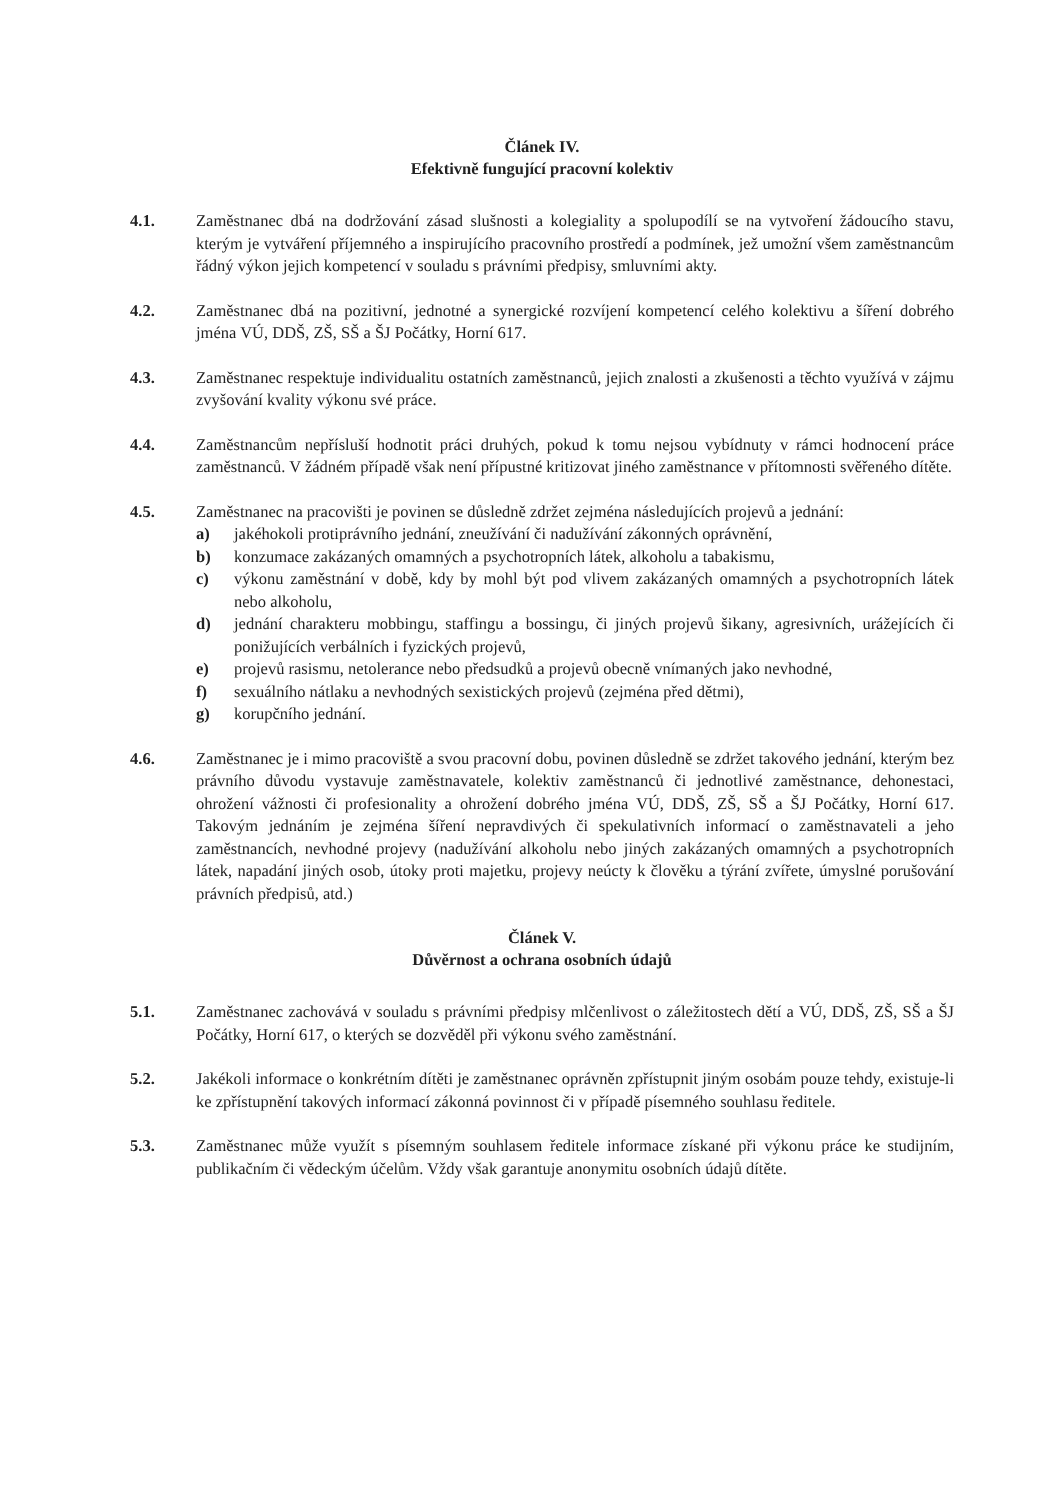Článek IV.
Efektivně fungující pracovní kolektiv
4.1. Zaměstnanec dbá na dodržování zásad slušnosti a kolegiality a spolupodílí se na vytvoření žádoucího stavu, kterým je vytváření příjemného a inspirujícího pracovního prostředí a podmínek, jež umožní všem zaměstnancům řádný výkon jejich kompetencí v souladu s právními předpisy, smluvními akty.
4.2. Zaměstnanec dbá na pozitivní, jednotné a synergické rozvíjení kompetencí celého kolektivu a šíření dobrého jména VÚ, DDŠ, ZŠ, SŠ a ŠJ Počátky, Horní 617.
4.3. Zaměstnanec respektuje individualitu ostatních zaměstnanců, jejich znalosti a zkušenosti a těchto využívá v zájmu zvyšování kvality výkonu své práce.
4.4. Zaměstnancům nepřísluší hodnotit práci druhých, pokud k tomu nejsou vybídnuty v rámci hodnocení práce zaměstnanců. V žádném případě však není přípustné kritizovat jiného zaměstnance v přítomnosti svěřeného dítěte.
4.5. Zaměstnanec na pracovišti je povinen se důsledně zdržet zejména následujících projevů a jednání:
a) jakéhokoli protiprávního jednání, zneužívání či nadužívání zákonných oprávnění,
b) konzumace zakázaných omamných a psychotropních látek, alkoholu a tabakismu,
c) výkonu zaměstnání v době, kdy by mohl být pod vlivem zakázaných omamných a psychotropních látek nebo alkoholu,
d) jednání charakteru mobbingu, staffingu a bossingu, či jiných projevů šikany, agresivních, urážejících či ponižujících verbálních i fyzických projevů,
e) projevů rasismu, netolerance nebo předsudků a projevů obecně vnímaných jako nevhodné,
f) sexuálního nátlaku a nevhodných sexistických projevů (zejména před dětmi),
g) korupčního jednání.
4.6. Zaměstnanec je i mimo pracoviště a svou pracovní dobu, povinen důsledně se zdržet takového jednání, kterým bez právního důvodu vystavuje zaměstnavatele, kolektiv zaměstnanců či jednotlivé zaměstnance, dehonestaci, ohrožení vážnosti či profesionality a ohrožení dobrého jména VÚ, DDŠ, ZŠ, SŠ a ŠJ Počátky, Horní 617. Takovým jednáním je zejména šíření nepravdivých či spekulativních informací o zaměstnavateli a jeho zaměstnancích, nevhodné projevy (nadužívání alkoholu nebo jiných zakázaných omamných a psychotropních látek, napadání jiných osob, útoky proti majetku, projevy neúcty k člověku a týrání zvířete, úmyslné porušování právních předpisů, atd.)
Článek V.
Důvěrnost a ochrana osobních údajů
5.1. Zaměstnanec zachovává v souladu s právními předpisy mlčenlivost o záležitostech dětí a VÚ, DDŠ, ZŠ, SŠ a ŠJ Počátky, Horní 617, o kterých se dozvěděl při výkonu svého zaměstnání.
5.2. Jakékoli informace o konkrétním dítěti je zaměstnanec oprávněn zpřístupnit jiným osobám pouze tehdy, existuje-li ke zpřístupnění takových informací zákonná povinnost či v případě písemného souhlasu ředitele.
5.3. Zaměstnanec může využít s písemným souhlasem ředitele informace získané při výkonu práce ke studijním, publikačním či vědeckým účelům. Vždy však garantuje anonymitu osobních údajů dítěte.